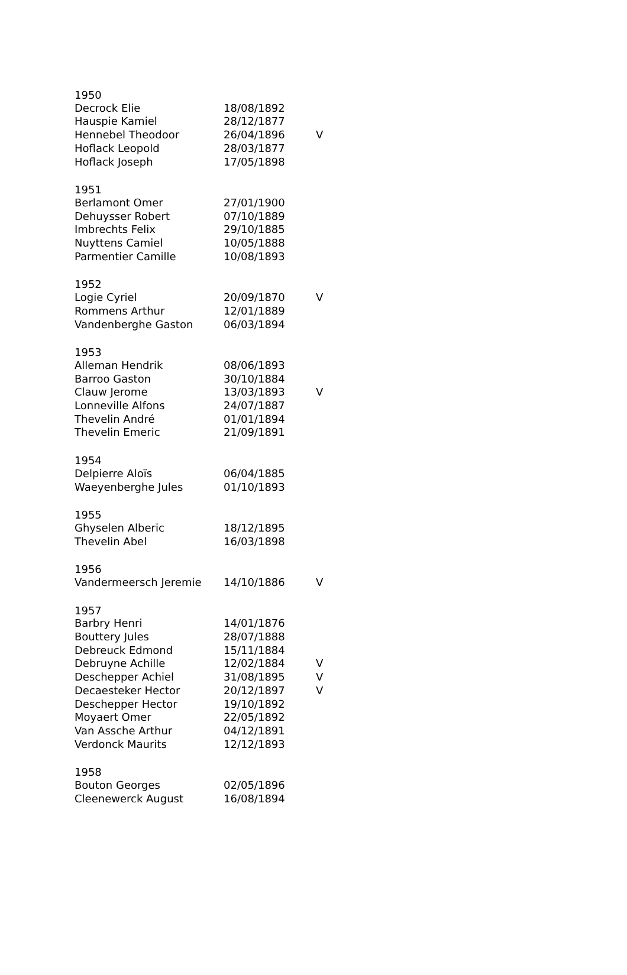| 1950 | | |
| --- | --- | --- |
| Decrock Elie | 18/08/1892 | |
| Hauspie Kamiel | 28/12/1877 | |
| Hennebel Theodoor | 26/04/1896 | V |
| Hoflack Leopold | 28/03/1877 | |
| Hoflack Joseph | 17/05/1898 | |
| 1951 | | |
| Berlamont Omer | 27/01/1900 | |
| Dehuysser Robert | 07/10/1889 | |
| Imbrechts Felix | 29/10/1885 | |
| Nuyttens Camiel | 10/05/1888 | |
| Parmentier Camille | 10/08/1893 | |
| 1952 | | |
| Logie Cyriel | 20/09/1870 | V |
| Rommens Arthur | 12/01/1889 | |
| Vandenberghe Gaston | 06/03/1894 | |
| 1953 | | |
| Alleman Hendrik | 08/06/1893 | |
| Barroo Gaston | 30/10/1884 | |
| Clauw Jerome | 13/03/1893 | V |
| Lonneville Alfons | 24/07/1887 | |
| Thevelin André | 01/01/1894 | |
| Thevelin Emeric | 21/09/1891 | |
| 1954 | | |
| Delpierre Aloïs | 06/04/1885 | |
| Waeyenberghe Jules | 01/10/1893 | |
| 1955 | | |
| Ghyselen Alberic | 18/12/1895 | |
| Thevelin Abel | 16/03/1898 | |
| 1956 | | |
| Vandermeersch Jeremie | 14/10/1886 | V |
| 1957 | | |
| Barbry Henri | 14/01/1876 | |
| Bouttery Jules | 28/07/1888 | |
| Debreuck Edmond | 15/11/1884 | |
| Debruyne Achille | 12/02/1884 | V |
| Deschepper Achiel | 31/08/1895 | V |
| Decaesteker Hector | 20/12/1897 | V |
| Deschepper Hector | 19/10/1892 | |
| Moyaert Omer | 22/05/1892 | |
| Van Assche Arthur | 04/12/1891 | |
| Verdonck Maurits | 12/12/1893 | |
| 1958 | | |
| Bouton Georges | 02/05/1896 | |
| Cleenewerck August | 16/08/1894 | |